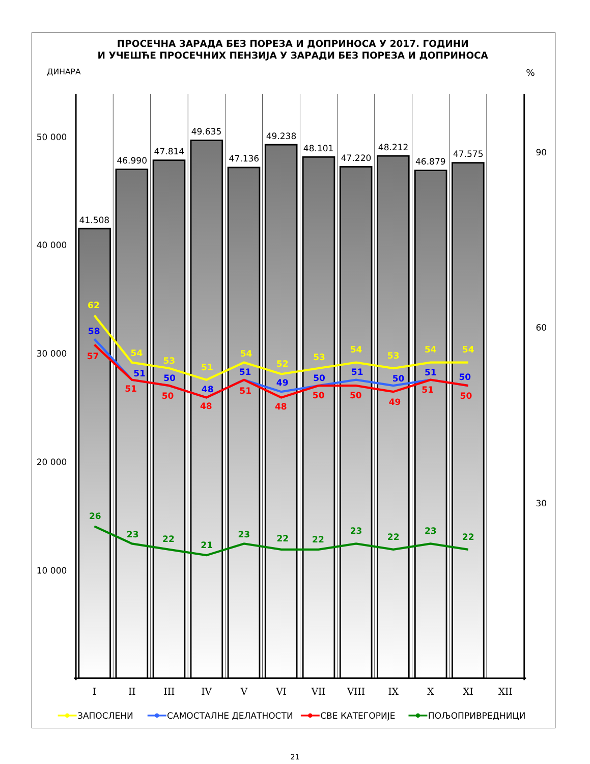ПРОСЕЧНА ЗАРАДА БЕЗ ПОРЕЗА И ДОПРИНОСА У 2017. ГОДИНИ
И УЧЕШЋЕ ПРОСЕЧНИХ ПЕНЗИЈА У ЗАРАДИ БЕЗ ПОРЕЗА И ДОПРИНОСА
ДИНАРА
%
41.508
46.990
47.814
49.635
47.136
49.238
48.101
47.220
48.212
46.879
47.575
50 000
40 000
30 000
20 000
10 000
90
60
30
I
II
III
IV
V
VI
VII
VIII
IX
X
XI
XII
62
54
53
51
54
52
53
54
53
54
54
58
51
50
48
51
49
50
51
50
51
50
57
51
50
48
51
48
50
50
49
51
50
26
23
22
21
23
22
22
23
22
23
22
ЗАПОСЛЕНИ
САМОСТАЛНЕ ДЕЛАТНОСТИ
СВЕ КАТЕГОРИЈЕ
ПОЉОПРИВРЕДНИЦИ
21